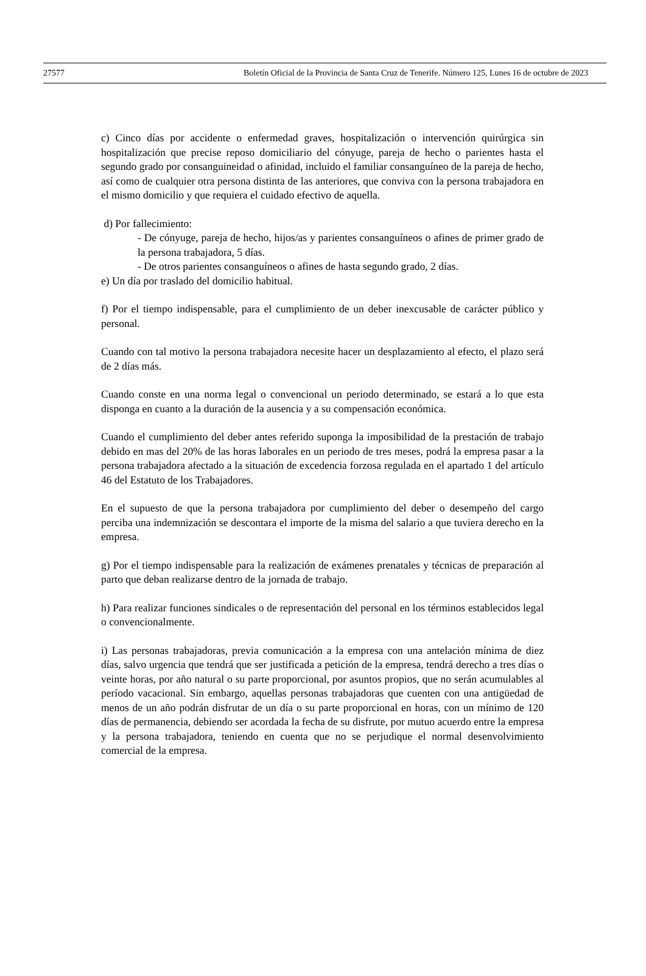27577 Boletín Oficial de la Provincia de Santa Cruz de Tenerife. Número 125, Lunes 16 de octubre de 2023
c) Cinco días por accidente o enfermedad graves, hospitalización o intervención quirúrgica sin hospitalización que precise reposo domiciliario del cónyuge, pareja de hecho o parientes hasta el segundo grado por consanguineidad o afinidad, incluido el familiar consanguíneo de la pareja de hecho, así como de cualquier otra persona distinta de las anteriores, que conviva con la persona trabajadora en el mismo domicilio y que requiera el cuidado efectivo de aquella.
d) Por fallecimiento:
- De cónyuge, pareja de hecho, hijos/as y parientes consanguíneos o afines de primer grado de la persona trabajadora, 5 días.
- De otros parientes consanguíneos o afines de hasta segundo grado, 2 días.
e) Un día por traslado del domicilio habitual.
f) Por el tiempo indispensable, para el cumplimiento de un deber inexcusable de carácter público y personal.
Cuando con tal motivo la persona trabajadora necesite hacer un desplazamiento al efecto, el plazo será de 2 días más.
Cuando conste en una norma legal o convencional un periodo determinado, se estará a lo que esta disponga en cuanto a la duración de la ausencia y a su compensación económica.
Cuando el cumplimiento del deber antes referido suponga la imposibilidad de la prestación de trabajo debido en mas del 20% de las horas laborales en un periodo de tres meses, podrá la empresa pasar a la persona trabajadora afectado a la situación de excedencia forzosa regulada en el apartado 1 del artículo 46 del Estatuto de los Trabajadores.
En el supuesto de que la persona trabajadora por cumplimiento del deber o desempeño del cargo perciba una indemnización se descontara el importe de la misma del salario a que tuviera derecho en la empresa.
g) Por el tiempo indispensable para la realización de exámenes prenatales y técnicas de preparación al parto que deban realizarse dentro de la jornada de trabajo.
h) Para realizar funciones sindicales o de representación del personal en los términos establecidos legal o convencionalmente.
i) Las personas trabajadoras, previa comunicación a la empresa con una antelación mínima de diez días, salvo urgencia que tendrá que ser justificada a petición de la empresa, tendrá derecho a tres días o veinte horas, por año natural o su parte proporcional, por asuntos propios, que no serán acumulables al período vacacional. Sin embargo, aquellas personas trabajadoras que cuenten con una antigüedad de menos de un año podrán disfrutar de un día o su parte proporcional en horas, con un mínimo de 120 días de permanencia, debiendo ser acordada la fecha de su disfrute, por mutuo acuerdo entre la empresa y la persona trabajadora, teniendo en cuenta que no se perjudique el normal desenvolvimiento comercial de la empresa.